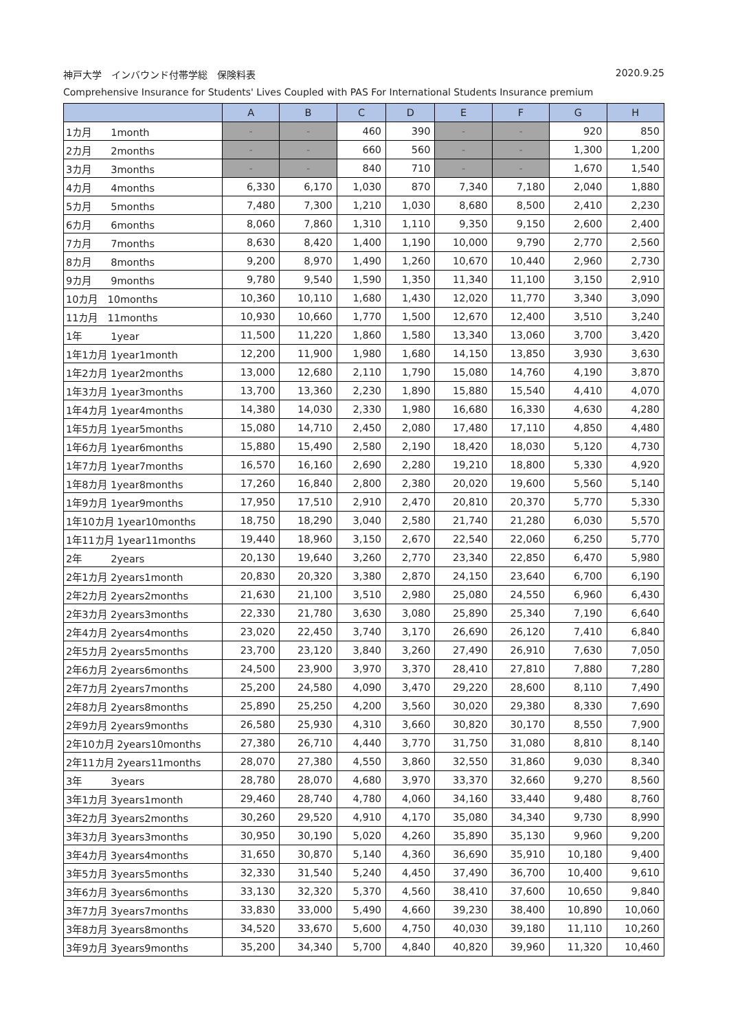神戸大学　インバウンド付帯学総　保険料表 2020.9.25
Comprehensive Insurance for Students' Lives Coupled with PAS For International Students Insurance premium
| | A | B | C | D | E | F | G | H |
| --- | --- | --- | --- | --- | --- | --- | --- | --- |
| 1カ月 1month | - | - | 460 | 390 | - | - | 920 | 850 |
| 2カ月 2months | - | - | 660 | 560 | - | - | 1,300 | 1,200 |
| 3カ月 3months | - | - | 840 | 710 | - | - | 1,670 | 1,540 |
| 4カ月 4months | 6,330 | 6,170 | 1,030 | 870 | 7,340 | 7,180 | 2,040 | 1,880 |
| 5カ月 5months | 7,480 | 7,300 | 1,210 | 1,030 | 8,680 | 8,500 | 2,410 | 2,230 |
| 6カ月 6months | 8,060 | 7,860 | 1,310 | 1,110 | 9,350 | 9,150 | 2,600 | 2,400 |
| 7カ月 7months | 8,630 | 8,420 | 1,400 | 1,190 | 10,000 | 9,790 | 2,770 | 2,560 |
| 8カ月 8months | 9,200 | 8,970 | 1,490 | 1,260 | 10,670 | 10,440 | 2,960 | 2,730 |
| 9カ月 9months | 9,780 | 9,540 | 1,590 | 1,350 | 11,340 | 11,100 | 3,150 | 2,910 |
| 10カ月 10months | 10,360 | 10,110 | 1,680 | 1,430 | 12,020 | 11,770 | 3,340 | 3,090 |
| 11カ月 11months | 10,930 | 10,660 | 1,770 | 1,500 | 12,670 | 12,400 | 3,510 | 3,240 |
| 1年 1year | 11,500 | 11,220 | 1,860 | 1,580 | 13,340 | 13,060 | 3,700 | 3,420 |
| 1年1カ月 1year1month | 12,200 | 11,900 | 1,980 | 1,680 | 14,150 | 13,850 | 3,930 | 3,630 |
| 1年2カ月 1year2months | 13,000 | 12,680 | 2,110 | 1,790 | 15,080 | 14,760 | 4,190 | 3,870 |
| 1年3カ月 1year3months | 13,700 | 13,360 | 2,230 | 1,890 | 15,880 | 15,540 | 4,410 | 4,070 |
| 1年4カ月 1year4months | 14,380 | 14,030 | 2,330 | 1,980 | 16,680 | 16,330 | 4,630 | 4,280 |
| 1年5カ月 1year5months | 15,080 | 14,710 | 2,450 | 2,080 | 17,480 | 17,110 | 4,850 | 4,480 |
| 1年6カ月 1year6months | 15,880 | 15,490 | 2,580 | 2,190 | 18,420 | 18,030 | 5,120 | 4,730 |
| 1年7カ月 1year7months | 16,570 | 16,160 | 2,690 | 2,280 | 19,210 | 18,800 | 5,330 | 4,920 |
| 1年8カ月 1year8months | 17,260 | 16,840 | 2,800 | 2,380 | 20,020 | 19,600 | 5,560 | 5,140 |
| 1年9カ月 1year9months | 17,950 | 17,510 | 2,910 | 2,470 | 20,810 | 20,370 | 5,770 | 5,330 |
| 1年10カ月 1year10months | 18,750 | 18,290 | 3,040 | 2,580 | 21,740 | 21,280 | 6,030 | 5,570 |
| 1年11カ月 1year11months | 19,440 | 18,960 | 3,150 | 2,670 | 22,540 | 22,060 | 6,250 | 5,770 |
| 2年 2years | 20,130 | 19,640 | 3,260 | 2,770 | 23,340 | 22,850 | 6,470 | 5,980 |
| 2年1カ月 2years1month | 20,830 | 20,320 | 3,380 | 2,870 | 24,150 | 23,640 | 6,700 | 6,190 |
| 2年2カ月 2years2months | 21,630 | 21,100 | 3,510 | 2,980 | 25,080 | 24,550 | 6,960 | 6,430 |
| 2年3カ月 2years3months | 22,330 | 21,780 | 3,630 | 3,080 | 25,890 | 25,340 | 7,190 | 6,640 |
| 2年4カ月 2years4months | 23,020 | 22,450 | 3,740 | 3,170 | 26,690 | 26,120 | 7,410 | 6,840 |
| 2年5カ月 2years5months | 23,700 | 23,120 | 3,840 | 3,260 | 27,490 | 26,910 | 7,630 | 7,050 |
| 2年6カ月 2years6months | 24,500 | 23,900 | 3,970 | 3,370 | 28,410 | 27,810 | 7,880 | 7,280 |
| 2年7カ月 2years7months | 25,200 | 24,580 | 4,090 | 3,470 | 29,220 | 28,600 | 8,110 | 7,490 |
| 2年8カ月 2years8months | 25,890 | 25,250 | 4,200 | 3,560 | 30,020 | 29,380 | 8,330 | 7,690 |
| 2年9カ月 2years9months | 26,580 | 25,930 | 4,310 | 3,660 | 30,820 | 30,170 | 8,550 | 7,900 |
| 2年10カ月 2years10months | 27,380 | 26,710 | 4,440 | 3,770 | 31,750 | 31,080 | 8,810 | 8,140 |
| 2年11カ月 2years11months | 28,070 | 27,380 | 4,550 | 3,860 | 32,550 | 31,860 | 9,030 | 8,340 |
| 3年 3years | 28,780 | 28,070 | 4,680 | 3,970 | 33,370 | 32,660 | 9,270 | 8,560 |
| 3年1カ月 3years1month | 29,460 | 28,740 | 4,780 | 4,060 | 34,160 | 33,440 | 9,480 | 8,760 |
| 3年2カ月 3years2months | 30,260 | 29,520 | 4,910 | 4,170 | 35,080 | 34,340 | 9,730 | 8,990 |
| 3年3カ月 3years3months | 30,950 | 30,190 | 5,020 | 4,260 | 35,890 | 35,130 | 9,960 | 9,200 |
| 3年4カ月 3years4months | 31,650 | 30,870 | 5,140 | 4,360 | 36,690 | 35,910 | 10,180 | 9,400 |
| 3年5カ月 3years5months | 32,330 | 31,540 | 5,240 | 4,450 | 37,490 | 36,700 | 10,400 | 9,610 |
| 3年6カ月 3years6months | 33,130 | 32,320 | 5,370 | 4,560 | 38,410 | 37,600 | 10,650 | 9,840 |
| 3年7カ月 3years7months | 33,830 | 33,000 | 5,490 | 4,660 | 39,230 | 38,400 | 10,890 | 10,060 |
| 3年8カ月 3years8months | 34,520 | 33,670 | 5,600 | 4,750 | 40,030 | 39,180 | 11,110 | 10,260 |
| 3年9カ月 3years9months | 35,200 | 34,340 | 5,700 | 4,840 | 40,820 | 39,960 | 11,320 | 10,460 |